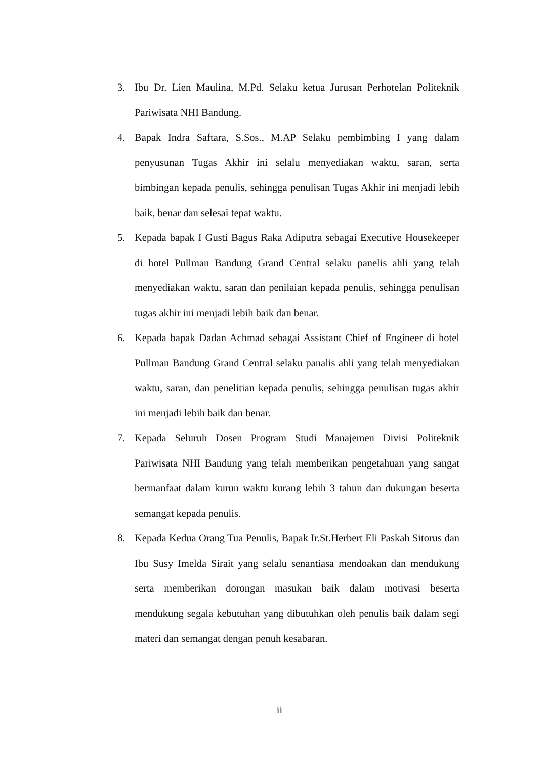3. Ibu Dr. Lien Maulina, M.Pd. Selaku ketua Jurusan Perhotelan Politeknik Pariwisata NHI Bandung.
4. Bapak Indra Saftara, S.Sos., M.AP Selaku pembimbing I yang dalam penyusunan Tugas Akhir ini selalu menyediakan waktu, saran, serta bimbingan kepada penulis, sehingga penulisan Tugas Akhir ini menjadi lebih baik, benar dan selesai tepat waktu.
5. Kepada bapak I Gusti Bagus Raka Adiputra sebagai Executive Housekeeper di hotel Pullman Bandung Grand Central selaku panelis ahli yang telah menyediakan waktu, saran dan penilaian kepada penulis, sehingga penulisan tugas akhir ini menjadi lebih baik dan benar.
6. Kepada bapak Dadan Achmad sebagai Assistant Chief of Engineer di hotel Pullman Bandung Grand Central selaku panalis ahli yang telah menyediakan waktu, saran, dan penelitian kepada penulis, sehingga penulisan tugas akhir ini menjadi lebih baik dan benar.
7. Kepada Seluruh Dosen Program Studi Manajemen Divisi Politeknik Pariwisata NHI Bandung yang telah memberikan pengetahuan yang sangat bermanfaat dalam kurun waktu kurang lebih 3 tahun dan dukungan beserta semangat kepada penulis.
8. Kepada Kedua Orang Tua Penulis, Bapak Ir.St.Herbert Eli Paskah Sitorus dan Ibu Susy Imelda Sirait yang selalu senantiasa mendoakan dan mendukung serta memberikan dorongan masukan baik dalam motivasi beserta mendukung segala kebutuhan yang dibutuhkan oleh penulis baik dalam segi materi dan semangat dengan penuh kesabaran.
ii